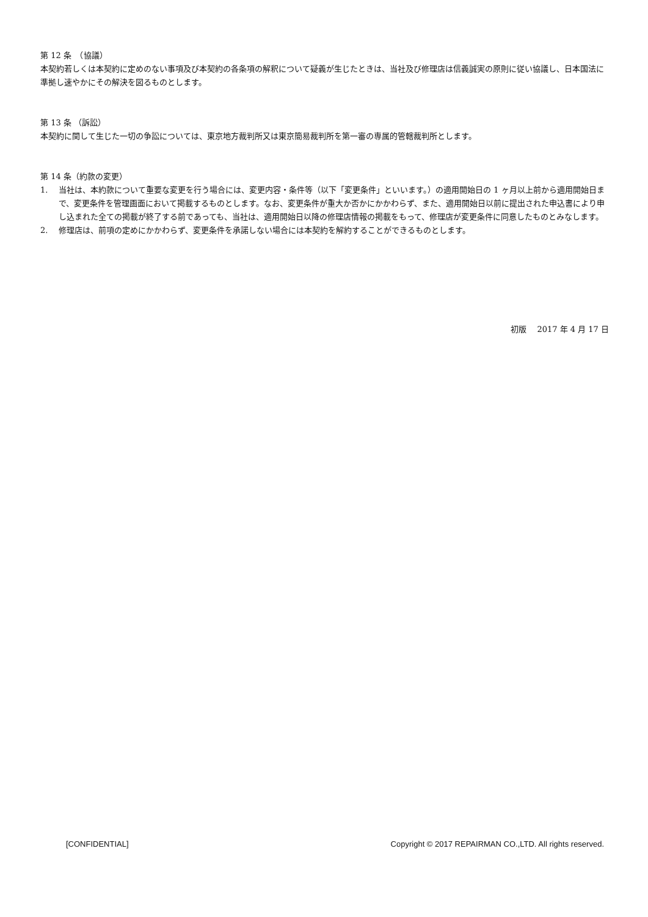第 12 条　（協議）
本契約若しくは本契約に定めのない事項及び本契約の各条項の解釈について疑義が生じたときは、当社及び修理店は信義誠実の原則に従い協議し、日本国法に準拠し速やかにその解決を図るものとします。
第 13 条 （訴訟）
本契約に関して生じた一切の争訟については、東京地方裁判所又は東京簡易裁判所を第一審の専属的管轄裁判所とします。
第 14 条（約款の変更）
1. 当社は、本約款について重要な変更を行う場合には、変更内容・条件等（以下「変更条件」といいます。）の適用開始日の 1 ヶ月以上前から適用開始日まで、変更条件を管理画面において掲載するものとします。なお、変更条件が重大か否かにかかわらず、また、適用開始日以前に提出された申込書により申し込まれた全ての掲載が終了する前であっても、当社は、適用開始日以降の修理店情報の掲載をもって、修理店が変更条件に同意したものとみなします。
2. 修理店は、前項の定めにかかわらず、変更条件を承諾しない場合には本契約を解約することができるものとします。
初版　 2017 年 4 月 17 日
[CONFIDENTIAL] Copyright © 2017 REPAIRMAN CO.,LTD. All rights reserved.